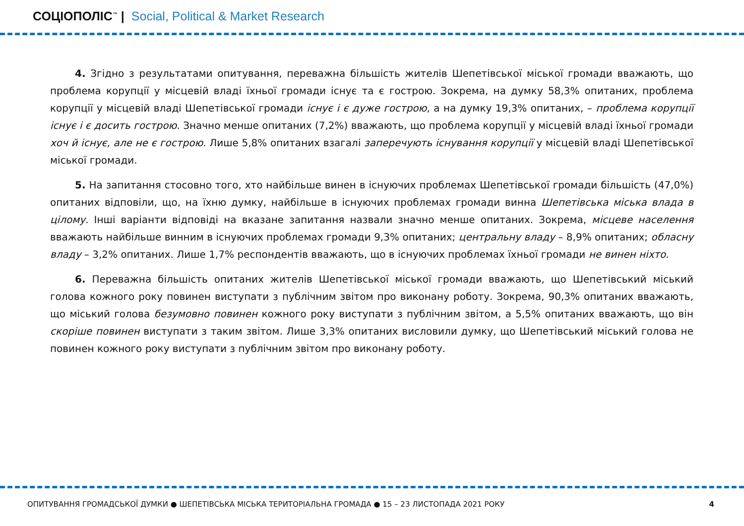СОЦІОПОЛІС<sup>™</sup> | Social, Political & Market Research
4. Згідно з результатами опитування, переважна більшість жителів Шепетівської міської громади вважають, що проблема корупції у місцевій владі їхньої громади існує та є гострою. Зокрема, на думку 58,3% опитаних, проблема корупції у місцевій владі Шепетівської громади існує і є дуже гострою, а на думку 19,3% опитаних, – проблема корупції існує і є досить гострою. Значно менше опитаних (7,2%) вважають, що проблема корупції у місцевій владі їхньої громади хоч й існує, але не є гострою. Лише 5,8% опитаних взагалі заперечують існування корупції у місцевій владі Шепетівської міської громади.
5. На запитання стосовно того, хто найбільше винен в існуючих проблемах Шепетівської громади більшість (47,0%) опитаних відповіли, що, на їхню думку, найбільше в існуючих проблемах громади винна Шепетівська міська влада в цілому. Інші варіанти відповіді на вказане запитання назвали значно менше опитаних. Зокрема, місцеве населення вважають найбільше винним в існуючих проблемах громади 9,3% опитаних; центральну владу – 8,9% опитаних; обласну владу – 3,2% опитаних. Лише 1,7% респондентів вважають, що в існуючих проблемах їхньої громади не винен ніхто.
6. Переважна більшість опитаних жителів Шепетівської міської громади вважають, що Шепетівський міський голова кожного року повинен виступати з публічним звітом про виконану роботу. Зокрема, 90,3% опитаних вважають, що міський голова безумовно повинен кожного року виступати з публічним звітом, а 5,5% опитаних вважають, що він скоріше повинен виступати з таким звітом. Лише 3,3% опитаних висловили думку, що Шепетівський міський голова не повинен кожного року виступати з публічним звітом про виконану роботу.
ОПИТУВАННЯ ГРОМАДСЬКОЇ ДУМКИ ● ШЕПЕТІВСЬКА МІСЬКА ТЕРИТОРІАЛЬНА ГРОМАДА ● 15 – 23 ЛИСТОПАДА 2021 РОКУ 4